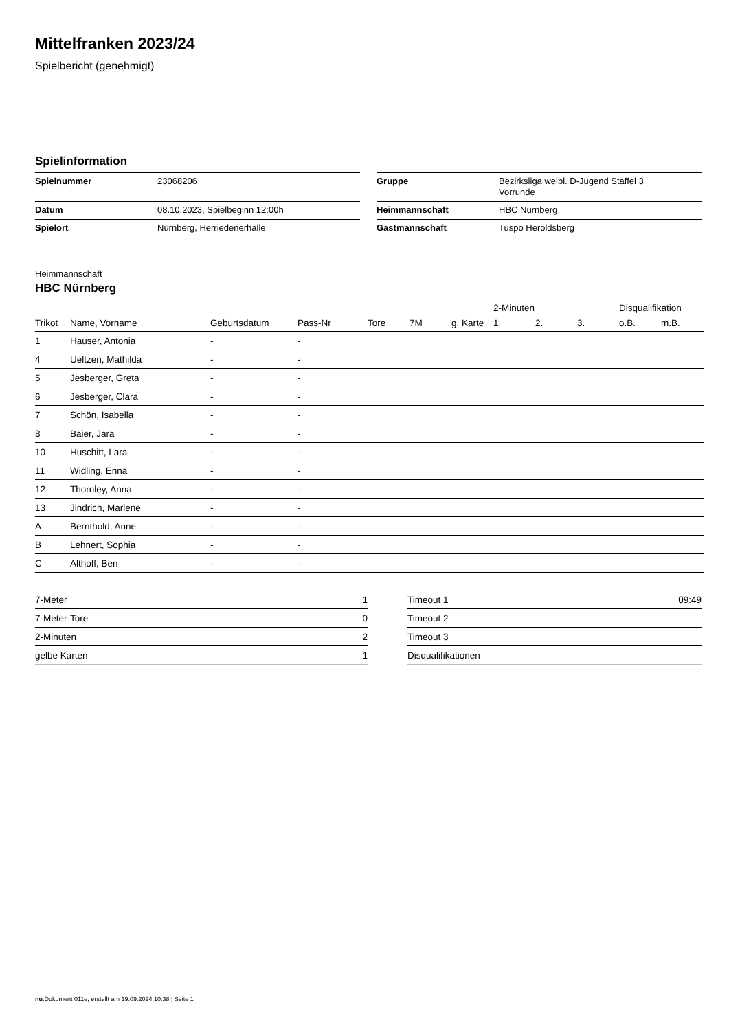Mittelfranken 2023/24
Spielbericht (genehmigt)
Spielinformation
| Spielnummer | 23068206 |
| Datum | 08.10.2023, Spielbeginn 12:00h |
| Spielort | Nürnberg, Herriedenerhalle |
| Gruppe | Bezirksliga weibl. D-Jugend Staffel 3 Vorrunde |
| Heimmannschaft | HBC Nürnberg |
| Gastmannschaft | Tuspo Heroldsberg |
Heimmannschaft
HBC Nürnberg
| | | | | | | | | 2-Minuten | | | Disqualifikation | |
| --- | --- | --- | --- | --- | --- | --- | --- | --- | --- | --- | --- | --- |
| Trikot | Name, Vorname | Geburtsdatum | Pass-Nr | Tore | 7M | g. Karte | | 1. | 2. | 3. | o.B. | m.B. |
| 1 | Hauser, Antonia | - | - | | | | | | | | | |
| 4 | Ueltzen, Mathilda | - | - | | | | | | | | | |
| 5 | Jesberger, Greta | - | - | | | | | | | | | |
| 6 | Jesberger, Clara | - | - | | | | | | | | | |
| 7 | Schön, Isabella | - | - | | | | | | | | | |
| 8 | Baier, Jara | - | - | | | | | | | | | |
| 10 | Huschitt, Lara | - | - | | | | | | | | | |
| 11 | Widling, Enna | - | - | | | | | | | | | |
| 12 | Thornley, Anna | - | - | | | | | | | | | |
| 13 | Jindrich, Marlene | - | - | | | | | | | | | |
| A | Bernthold, Anne | - | - | | | | | | | | | |
| B | Lehnert, Sophia | - | - | | | | | | | | | |
| C | Althoff, Ben | - | - | | | | | | | | | |
| 7-Meter | 1 |
| 7-Meter-Tore | 0 |
| 2-Minuten | 2 |
| gelbe Karten | 1 |
| Timeout 1 | 09:49 |
| Timeout 2 | |
| Timeout 3 | |
| Disqualifikationen | |
nu.Dokument 011e, erstellt am 19.09.2024 10:38 | Seite 1